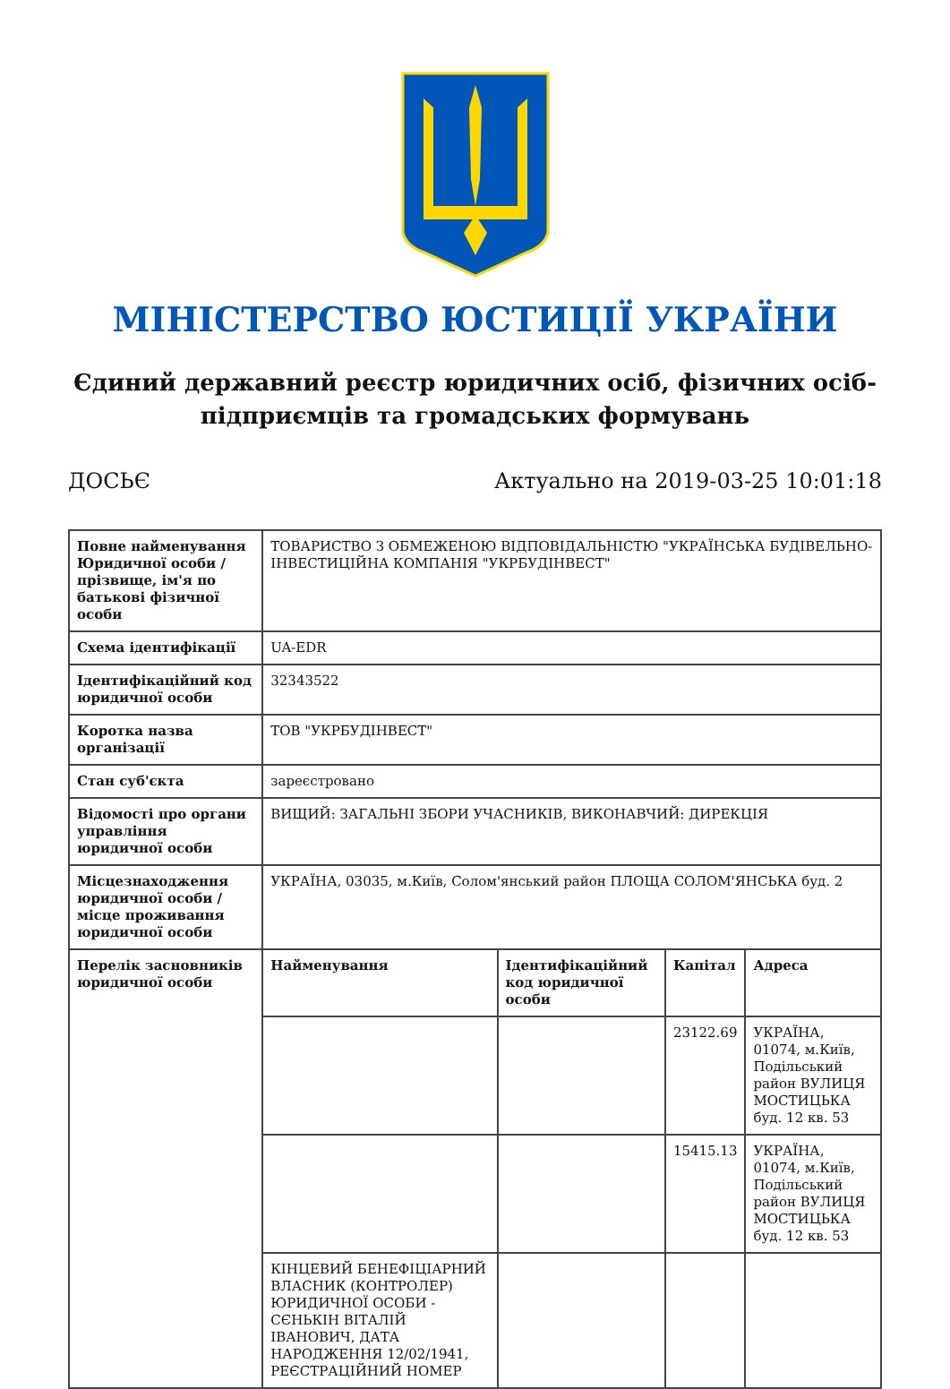МІНІСТЕРСТВО ЮСТИЦІЇ УКРАЇНИ
Єдиний державний реєстр юридичних осіб, фізичних осіб-підприємців та громадських формувань
ДОСЬЄ Актуально на 2019-03-25 10:01:18
| Повне найменування Юридичної особи / прізвище, ім'я по батькові фізичної особи | ТОВАРИСТВО З ОБМЕЖЕНОЮ ВІДПОВІДАЛЬНІСТЮ "УКРАЇНСЬКА БУДІВЕЛЬНО-ІНВЕСТИЦІЙНА КОМПАНІЯ "УКРБУДІНВЕСТ" | | | |
| Схема ідентифікації | UA-EDR | | | |
| Ідентифікаційний код юридичної особи | 32343522 | | | |
| Коротка назва організації | ТОВ "УКРБУДІНВЕСТ" | | | |
| Стан суб'єкта | зареєстровано | | | |
| Відомості про органи управління юридичної особи | ВИЩИЙ: ЗАГАЛЬНІ ЗБОРИ УЧАСНИКІВ, ВИКОНАВЧИЙ: ДИРЕКЦІЯ | | | |
| Місцезнаходження юридичної особи / місце проживання юридичної особи | УКРАЇНА, 03035, м.Київ, Солом'янський район ПЛОЩА СОЛОМ'ЯНСЬКА буд. 2 | | | |
| Перелік засновників юридичної особи | Найменування | Ідентифікаційний код юридичної особи | Капітал | Адреса |
| | | | 23122.69 | УКРАЇНА, 01074, м.Київ, Подільський район ВУЛИЦЯ МОСТИЦЬКА буд. 12 кв. 53 |
| | | | 15415.13 | УКРАЇНА, 01074, м.Київ, Подільський район ВУЛИЦЯ МОСТИЦЬКА буд. 12 кв. 53 |
| | КІНЦЕВИЙ БЕНЕФІЦІАРНИЙ ВЛАСНИК (КОНТРОЛЕР) ЮРИДИЧНОЇ ОСОБИ - СЄНЬКІН ВІТАЛІЙ ІВАНОВИЧ, ДАТА НАРОДЖЕННЯ 12/02/1941, РЕЄСТРАЦІЙНИЙ НОМЕР | | | |